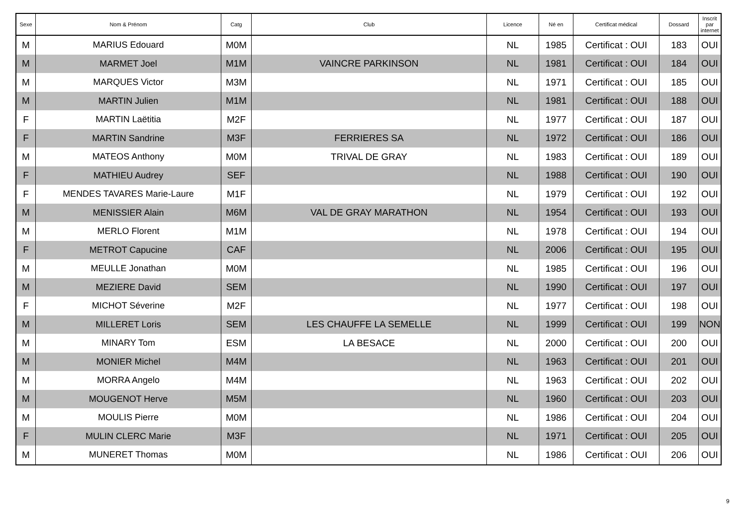| Sexe | Nom & Prénom | Catg | Club | Licence | Né en | Certificat médical | Dossard | Inscrit par internet |
| --- | --- | --- | --- | --- | --- | --- | --- | --- |
| M | MARIUS Edouard | M0M | | NL | 1985 | Certificat : OUI | 183 | OUI |
| M | MARMET Joel | M1M | VAINCRE PARKINSON | NL | 1981 | Certificat : OUI | 184 | OUI |
| M | MARQUES Victor | M3M | | NL | 1971 | Certificat : OUI | 185 | OUI |
| M | MARTIN Julien | M1M | | NL | 1981 | Certificat : OUI | 188 | OUI |
| F | MARTIN Laëtitia | M2F | | NL | 1977 | Certificat : OUI | 187 | OUI |
| F | MARTIN Sandrine | M3F | FERRIERES SA | NL | 1972 | Certificat : OUI | 186 | OUI |
| M | MATEOS Anthony | M0M | TRIVAL DE GRAY | NL | 1983 | Certificat : OUI | 189 | OUI |
| F | MATHIEU Audrey | SEF | | NL | 1988 | Certificat : OUI | 190 | OUI |
| F | MENDES TAVARES Marie-Laure | M1F | | NL | 1979 | Certificat : OUI | 192 | OUI |
| M | MENISSIER Alain | M6M | VAL DE GRAY MARATHON | NL | 1954 | Certificat : OUI | 193 | OUI |
| M | MERLO Florent | M1M | | NL | 1978 | Certificat : OUI | 194 | OUI |
| F | METROT Capucine | CAF | | NL | 2006 | Certificat : OUI | 195 | OUI |
| M | MEULLE Jonathan | M0M | | NL | 1985 | Certificat : OUI | 196 | OUI |
| M | MEZIERE David | SEM | | NL | 1990 | Certificat : OUI | 197 | OUI |
| F | MICHOT Séverine | M2F | | NL | 1977 | Certificat : OUI | 198 | OUI |
| M | MILLERET Loris | SEM | LES CHAUFFE LA SEMELLE | NL | 1999 | Certificat : OUI | 199 | NON |
| M | MINARY Tom | ESM | LA BESACE | NL | 2000 | Certificat : OUI | 200 | OUI |
| M | MONIER Michel | M4M | | NL | 1963 | Certificat : OUI | 201 | OUI |
| M | MORRA Angelo | M4M | | NL | 1963 | Certificat : OUI | 202 | OUI |
| M | MOUGENOT Herve | M5M | | NL | 1960 | Certificat : OUI | 203 | OUI |
| M | MOULIS Pierre | M0M | | NL | 1986 | Certificat : OUI | 204 | OUI |
| F | MULIN CLERC Marie | M3F | | NL | 1971 | Certificat : OUI | 205 | OUI |
| M | MUNERET Thomas | M0M | | NL | 1986 | Certificat : OUI | 206 | OUI |
9